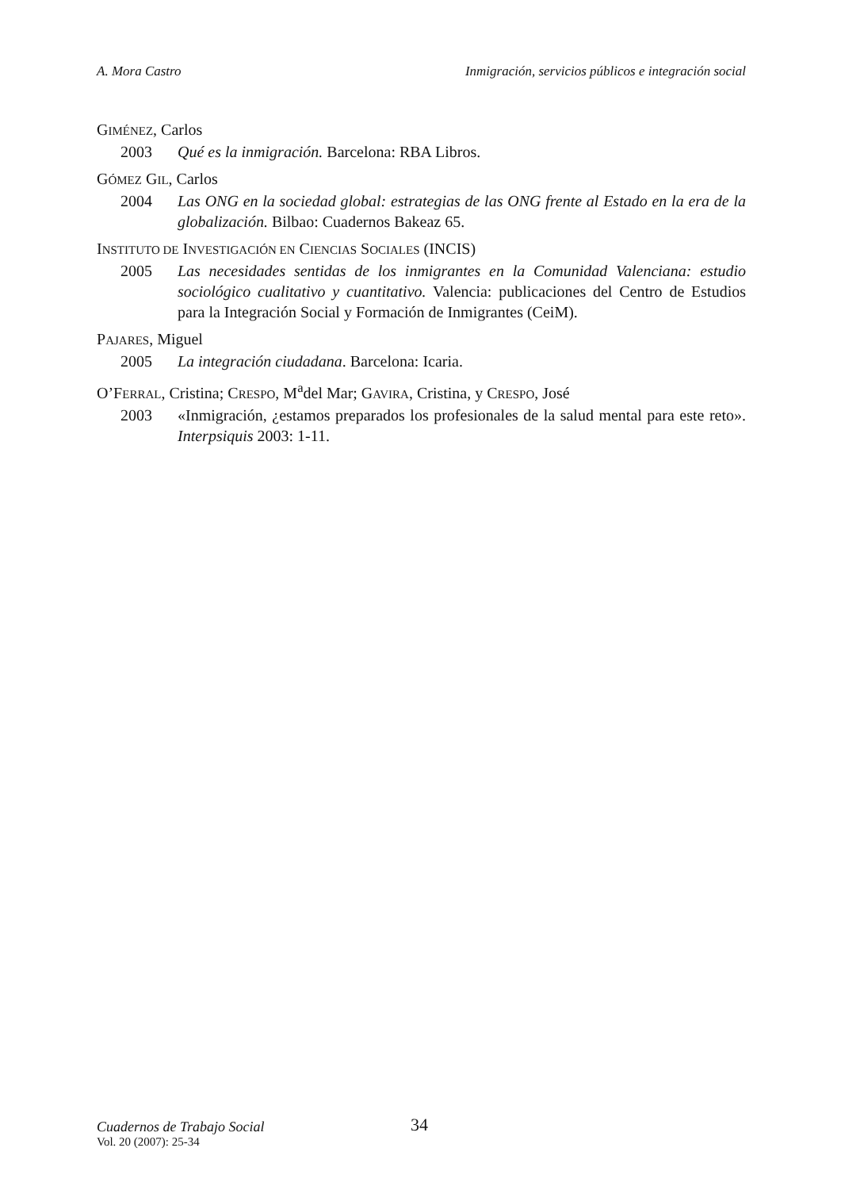A. Mora Castro Inmigración, servicios públicos e integración social
GIMÉNEZ, Carlos
2003 Qué es la inmigración. Barcelona: RBA Libros.
GÓMEZ GIL, Carlos
2004 Las ONG en la sociedad global: estrategias de las ONG frente al Estado en la era de la globalización. Bilbao: Cuadernos Bakeaz 65.
INSTITUTO DE INVESTIGACIÓN EN CIENCIAS SOCIALES (INCIS)
2005 Las necesidades sentidas de los inmigrantes en la Comunidad Valenciana: estudio sociológico cualitativo y cuantitativo. Valencia: publicaciones del Centro de Estudios para la Integración Social y Formación de Inmigrantes (CeiM).
PAJARES, Miguel
2005 La integración ciudadana. Barcelona: Icaria.
O’FERRAL, Cristina; CRESPO, M<sup>a</sup>del Mar; GAVIRA, Cristina, y CRESPO, José
2003 «Inmigración, ¿estamos preparados los profesionales de la salud mental para este reto». Interpsiquis 2003: 1-11.
Cuadernos de Trabajo Social
Vol. 20 (2007): 25-34
34